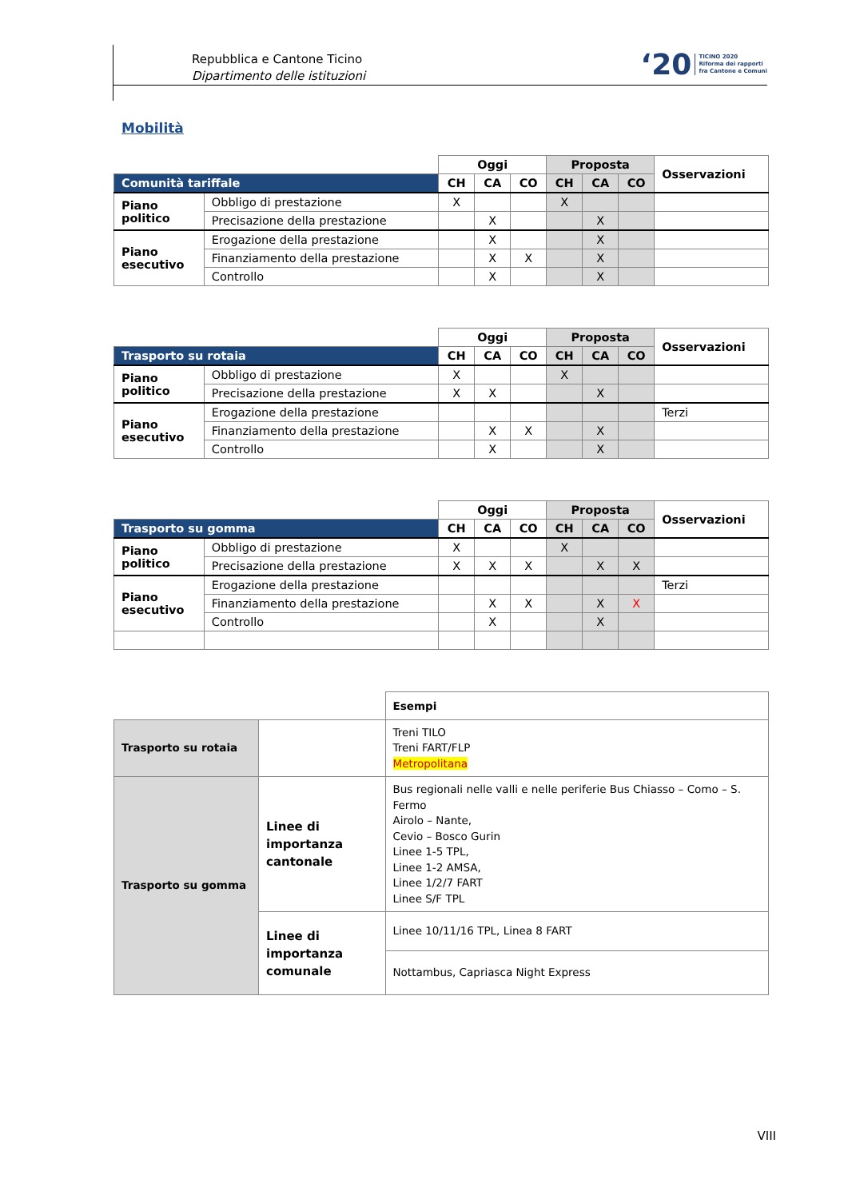Repubblica e Cantone Ticino
Dipartimento delle istituzioni
‘20 TICINO 2020
Riforma dei rapporti
fra Cantone e Comuni
Mobilità
| | | Oggi | | | Proposta | | | Osservazioni |
| Comunità tariffale | | CH | CA | CO | CH | CA | CO | |
| Piano politico | Obbligo di prestazione | X | | | X | | | |
| | Precisazione della prestazione | | X | | | X | | |
| Piano esecutivo | Erogazione della prestazione | | X | | | X | | |
| | Finanziamento della prestazione | | X | X | | X | | |
| | Controllo | | X | | | X | | |
| | | Oggi | | | Proposta | | | Osservazioni |
| Trasporto su rotaia | | CH | CA | CO | CH | CA | CO | |
| Piano politico | Obbligo di prestazione | X | | | X | | | |
| | Precisazione della prestazione | X | X | | | X | | |
| Piano esecutivo | Erogazione della prestazione | | | | | | | Terzi |
| | Finanziamento della prestazione | | X | X | | X | | |
| | Controllo | | X | | | X | | |
| | | Oggi | | | Proposta | | | Osservazioni |
| Trasporto su gomma | | CH | CA | CO | CH | CA | CO | |
| Piano politico | Obbligo di prestazione | X | | | X | | | |
| | Precisazione della prestazione | X | X | X | | X | X | |
| Piano esecutivo | Erogazione della prestazione | | | | | | | Terzi |
| | Finanziamento della prestazione | | X | X | | X | X | |
| | Controllo | | X | | | X | | |
| | | Esempi |
| Trasporto su rotaia | | Treni TILO Treni FART/FLP Metropolitana |
| Trasporto su gomma | Linee di importanza cantonale | Bus regionali nelle valli e nelle periferie Bus Chiasso – Como – S. Fermo Airolo – Nante, Cevio – Bosco Gurin Linee 1-5 TPL, Linee 1-2 AMSA, Linee 1/2/7 FART Linee S/F TPL |
| | Linee di importanza comunale | Linee 10/11/16 TPL, Linea 8 FART |
| | | Nottambus, Capriasca Night Express |
VIII